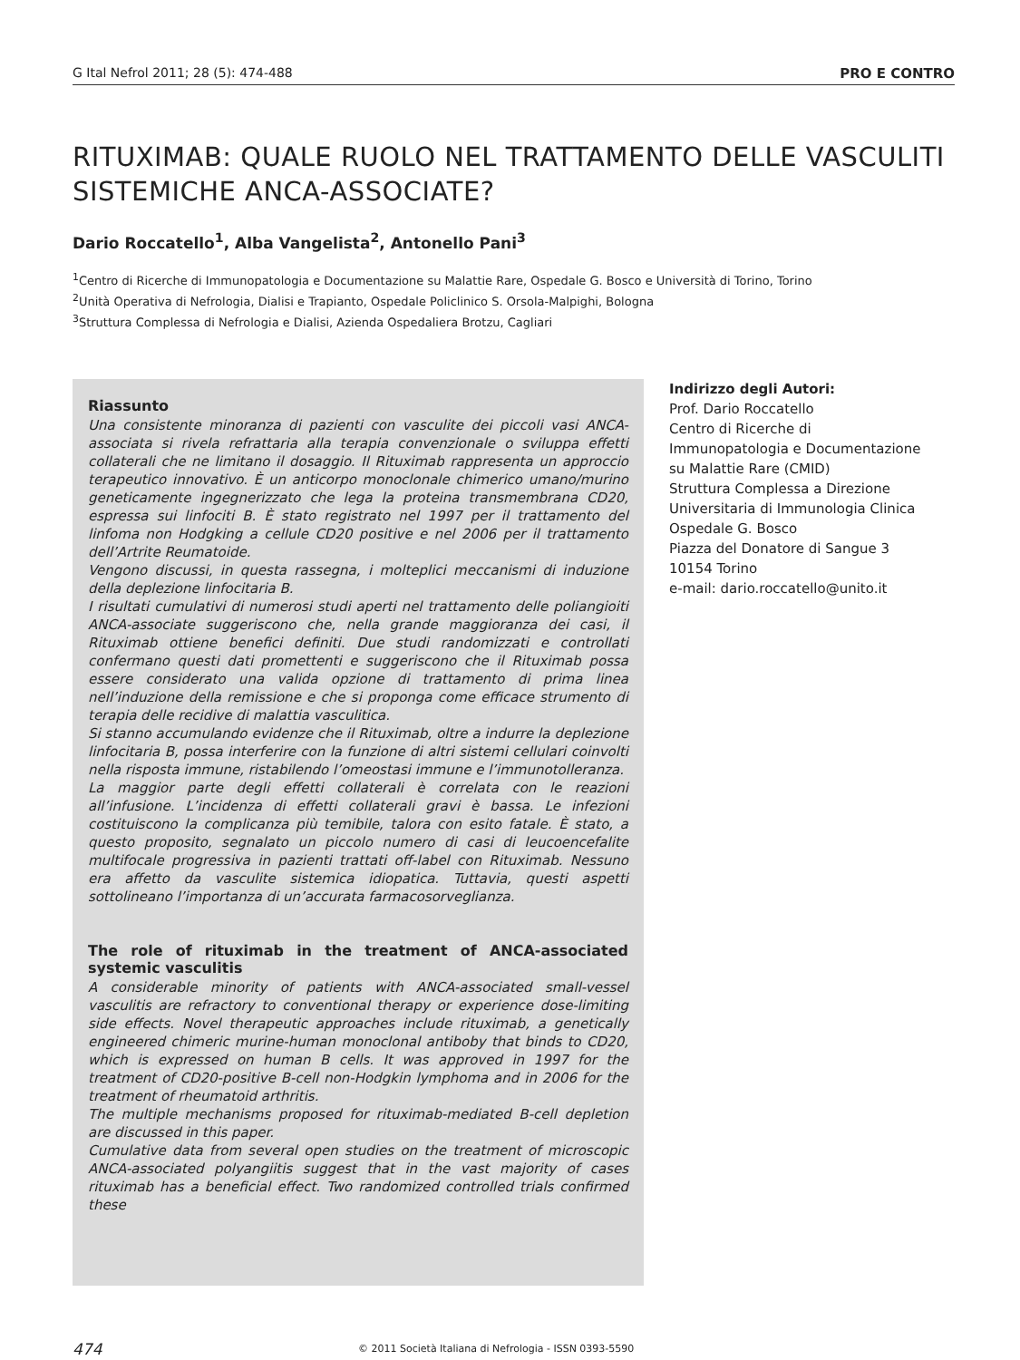G Ital Nefrol 2011; 28 (5): 474-488 PRO E CONTRO
RITUXIMAB: QUALE RUOLO NEL TRATTAMENTO DELLE VASCULITI SISTEMICHE ANCA-ASSOCIATE?
Dario Roccatello<sup>1</sup>, Alba Vangelista<sup>2</sup>, Antonello Pani<sup>3</sup>
<sup>1</sup> Centro di Ricerche di Immunopatologia e Documentazione su Malattie Rare, Ospedale G. Bosco e Università di Torino, Torino
<sup>2</sup> Unità Operativa di Nefrologia, Dialisi e Trapianto, Ospedale Policlinico S. Orsola-Malpighi, Bologna
<sup>3</sup> Struttura Complessa di Nefrologia e Dialisi, Azienda Ospedaliera Brotzu, Cagliari
Riassunto
Una consistente minoranza di pazienti con vasculite dei piccoli vasi ANCA-associata si rivela refrattaria alla terapia convenzionale o sviluppa effetti collaterali che ne limitano il dosaggio. Il Rituximab rappresenta un approccio terapeutico innovativo. È un anticorpo monoclonale chimerico umano/murino geneticamente ingegnerizzato che lega la proteina transmembrana CD20, espressa sui linfociti B. È stato registrato nel 1997 per il trattamento del linfoma non Hodgking a cellule CD20 positive e nel 2006 per il trattamento dell’Artrite Reumatoide.
Vengono discussi, in questa rassegna, i molteplici meccanismi di induzione della deplezione linfocitaria B.
I risultati cumulativi di numerosi studi aperti nel trattamento delle poliangioiti ANCA-associate suggeriscono che, nella grande maggioranza dei casi, il Rituximab ottiene benefici definiti. Due studi randomizzati e controllati confermano questi dati promettenti e suggeriscono che il Rituximab possa essere considerato una valida opzione di trattamento di prima linea nell’induzione della remissione e che si proponga come efficace strumento di terapia delle recidive di malattia vasculitica.
Si stanno accumulando evidenze che il Rituximab, oltre a indurre la deplezione linfocitaria B, possa interferire con la funzione di altri sistemi cellulari coinvolti nella risposta immune, ristabilendo l’omeostasi immune e l’immunotolleranza.
La maggior parte degli effetti collaterali è correlata con le reazioni all’infusione. L’incidenza di effetti collaterali gravi è bassa. Le infezioni costituiscono la complicanza più temibile, talora con esito fatale. È stato, a questo proposito, segnalato un piccolo numero di casi di leucoencefalite multifocale progressiva in pazienti trattati off-label con Rituximab. Nessuno era affetto da vasculite sistemica idiopatica. Tuttavia, questi aspetti sottolineano l’importanza di un’accurata farmacosorveglianza.
The role of rituximab in the treatment of ANCA-associated systemic vasculitis
A considerable minority of patients with ANCA-associated small-vessel vasculitis are refractory to conventional therapy or experience dose-limiting side effects. Novel therapeutic approaches include rituximab, a genetically engineered chimeric murine-human monoclonal antiboby that binds to CD20, which is expressed on human B cells. It was approved in 1997 for the treatment of CD20-positive B-cell non-Hodgkin lymphoma and in 2006 for the treatment of rheumatoid arthritis.
The multiple mechanisms proposed for rituximab-mediated B-cell depletion are discussed in this paper.
Cumulative data from several open studies on the treatment of microscopic ANCA-associated polyangiitis suggest that in the vast majority of cases rituximab has a beneficial effect. Two randomized controlled trials confirmed these
Indirizzo degli Autori:
Prof. Dario Roccatello
Centro di Ricerche di Immunopatologia e Documentazione su Malattie Rare (CMID)
Struttura Complessa a Direzione Universitaria di Immunologia Clinica
Ospedale G. Bosco
Piazza del Donatore di Sangue 3
10154 Torino
e-mail: dario.roccatello@unito.it
474 © 2011 Società Italiana di Nefrologia - ISSN 0393-5590